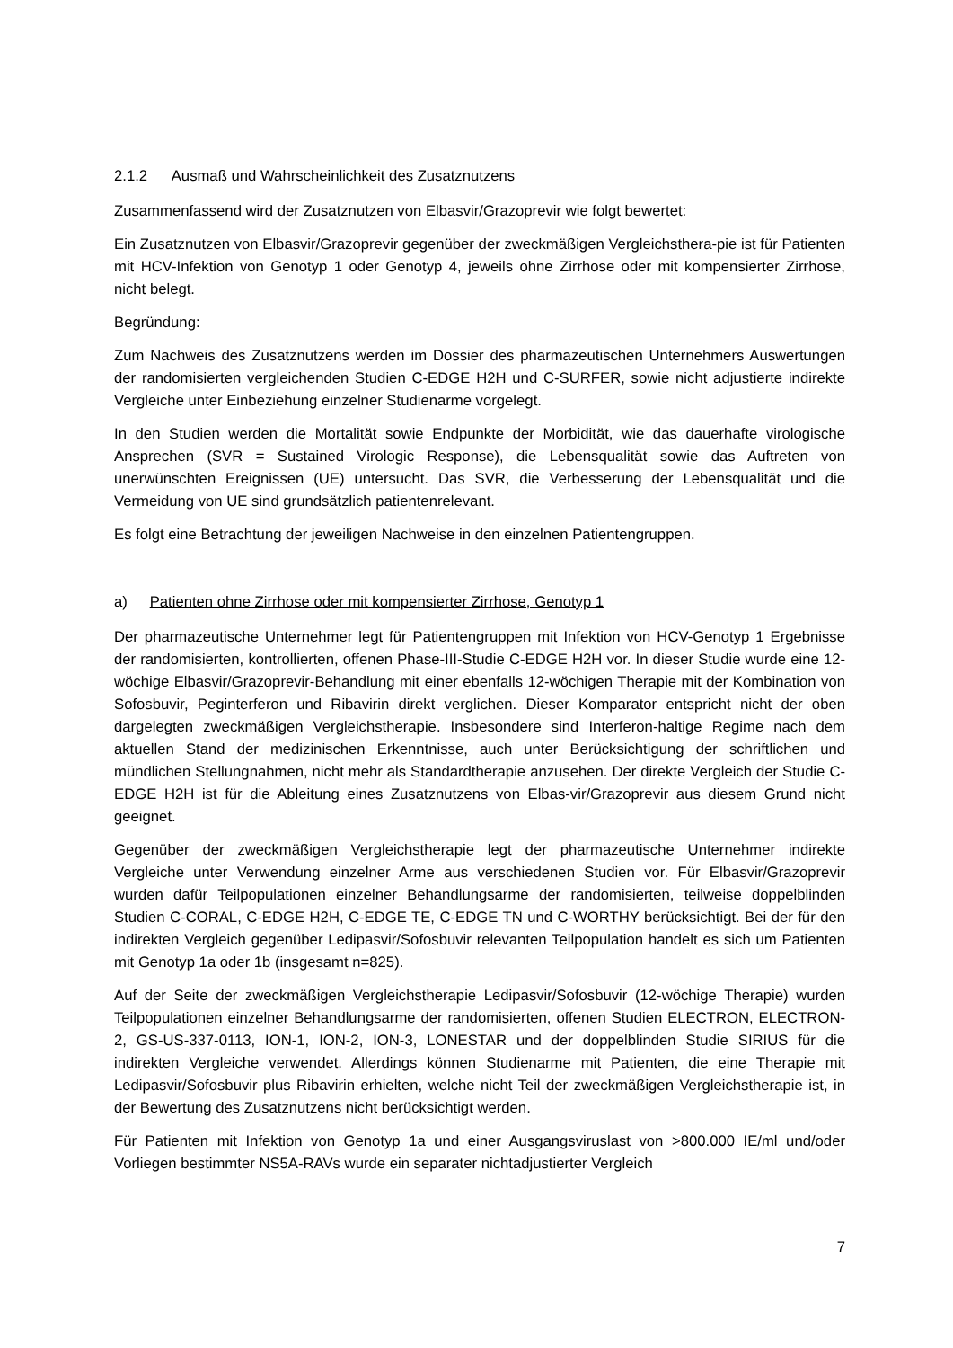2.1.2 Ausmaß und Wahrscheinlichkeit des Zusatznutzens
Zusammenfassend wird der Zusatznutzen von Elbasvir/Grazoprevir wie folgt bewertet:
Ein Zusatznutzen von Elbasvir/Grazoprevir gegenüber der zweckmäßigen Vergleichsthera-pie ist für Patienten mit HCV-Infektion von Genotyp 1 oder Genotyp 4, jeweils ohne Zirrhose oder mit kompensierter Zirrhose, nicht belegt.
Begründung:
Zum Nachweis des Zusatznutzens werden im Dossier des pharmazeutischen Unternehmers Auswertungen der randomisierten vergleichenden Studien C-EDGE H2H und C-SURFER, sowie nicht adjustierte indirekte Vergleiche unter Einbeziehung einzelner Studienarme vorgelegt.
In den Studien werden die Mortalität sowie Endpunkte der Morbidität, wie das dauerhafte virologische Ansprechen (SVR = Sustained Virologic Response), die Lebensqualität sowie das Auftreten von unerwünschten Ereignissen (UE) untersucht. Das SVR, die Verbesserung der Lebensqualität und die Vermeidung von UE sind grundsätzlich patientenrelevant.
Es folgt eine Betrachtung der jeweiligen Nachweise in den einzelnen Patientengruppen.
a) Patienten ohne Zirrhose oder mit kompensierter Zirrhose, Genotyp 1
Der pharmazeutische Unternehmer legt für Patientengruppen mit Infektion von HCV-Genotyp 1 Ergebnisse der randomisierten, kontrollierten, offenen Phase-III-Studie C-EDGE H2H vor. In dieser Studie wurde eine 12-wöchige Elbasvir/Grazoprevir-Behandlung mit einer ebenfalls 12-wöchigen Therapie mit der Kombination von Sofosbuvir, Peginterferon und Ribavirin direkt verglichen. Dieser Komparator entspricht nicht der oben dargelegten zweckmäßigen Vergleichstherapie. Insbesondere sind Interferon-haltige Regime nach dem aktuellen Stand der medizinischen Erkenntnisse, auch unter Berücksichtigung der schriftlichen und mündlichen Stellungnahmen, nicht mehr als Standardtherapie anzusehen. Der direkte Vergleich der Studie C-EDGE H2H ist für die Ableitung eines Zusatznutzens von Elbas-vir/Grazoprevir aus diesem Grund nicht geeignet.
Gegenüber der zweckmäßigen Vergleichstherapie legt der pharmazeutische Unternehmer indirekte Vergleiche unter Verwendung einzelner Arme aus verschiedenen Studien vor. Für Elbasvir/Grazoprevir wurden dafür Teilpopulationen einzelner Behandlungsarme der randomisierten, teilweise doppelblinden Studien C-CORAL, C-EDGE H2H, C-EDGE TE, C-EDGE TN und C-WORTHY berücksichtigt. Bei der für den indirekten Vergleich gegenüber Ledipasvir/Sofosbuvir relevanten Teilpopulation handelt es sich um Patienten mit Genotyp 1a oder 1b (insgesamt n=825).
Auf der Seite der zweckmäßigen Vergleichstherapie Ledipasvir/Sofosbuvir (12-wöchige Therapie) wurden Teilpopulationen einzelner Behandlungsarme der randomisierten, offenen Studien ELECTRON, ELECTRON-2, GS-US-337-0113, ION-1, ION-2, ION-3, LONESTAR und der doppelblinden Studie SIRIUS für die indirekten Vergleiche verwendet. Allerdings können Studienarme mit Patienten, die eine Therapie mit Ledipasvir/Sofosbuvir plus Ribavirin erhielten, welche nicht Teil der zweckmäßigen Vergleichstherapie ist, in der Bewertung des Zusatznutzens nicht berücksichtigt werden.
Für Patienten mit Infektion von Genotyp 1a und einer Ausgangsviruslast von >800.000 IE/ml und/oder Vorliegen bestimmter NS5A-RAVs wurde ein separater nichtadjustierter Vergleich
7